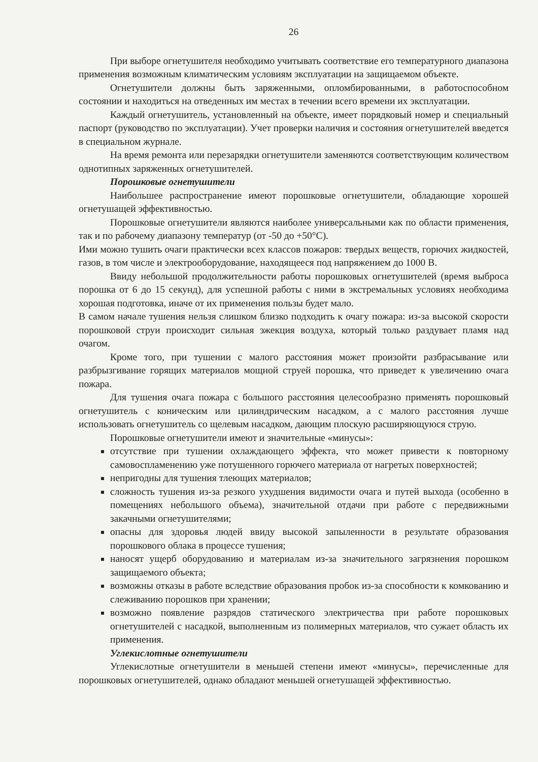26
При выборе огнетушителя необходимо учитывать соответствие его температурного диапазона применения возможным климатическим условиям эксплуатации на защищаемом объекте.
Огнетушители должны быть заряженными, опломбированными, в работоспособном состоянии и находиться на отведенных им местах в течении всего времени их эксплуатации.
Каждый огнетушитель, установленный на объекте, имеет порядковый номер и специальный паспорт (руководство по эксплуатации). Учет проверки наличия и состояния огнетушителей введется в специальном журнале.
На время ремонта или перезарядки огнетушители заменяются соответствующим количеством однотипных заряженных огнетушителей.
Порошковые огнетушители
Наибольшее распространение имеют порошковые огнетушители, обладающие хорошей огнетушащей эффективностью.
Порошковые огнетушители являются наиболее универсальными как по области применения, так и по рабочему диапазону температур (от -50 до +50°С).
Ими можно тушить очаги практически всех классов пожаров: твердых веществ, горючих жидкостей, газов, в том числе и электрооборудование, находящееся под напряжением до 1000 В.
Ввиду небольшой продолжительности работы порошковых огнетушителей (время выброса порошка от 6 до 15 секунд), для успешной работы с ними в экстремальных условиях необходима хорошая подготовка, иначе от их применения пользы будет мало.
В самом начале тушения нельзя слишком близко подходить к очагу пожара: из-за высокой скорости порошковой струи происходит сильная эжекция воздуха, который только раздувает пламя над очагом.
Кроме того, при тушении с малого расстояния может произойти разбрасывание или разбрызгивание горящих материалов мощной струей порошка, что приведет к увеличению очага пожара.
Для тушения очага пожара с большого расстояния целесообразно применять порошковый огнетушитель с коническим или цилиндрическим насадком, а с малого расстояния лучше использовать огнетушитель со щелевым насадком, дающим плоскую расширяющуюся струю.
Порошковые огнетушители имеют и значительные «минусы»:
отсутствие при тушении охлаждающего эффекта, что может привести к повторному самовоспламенению уже потушенного горючего материала от нагретых поверхностей;
непригодны для тушения тлеющих материалов;
сложность тушения из-за резкого ухудшения видимости очага и путей выхода (особенно в помещениях небольшого объема), значительной отдачи при работе с передвижными закачными огнетушителями;
опасны для здоровья людей ввиду высокой запыленности в результате образования порошкового облака в процессе тушения;
наносят ущерб оборудованию и материалам из-за значительного загрязнения порошком защищаемого объекта;
возможны отказы в работе вследствие образования пробок из-за способности к комкованию и слеживанию порошков при хранении;
возможно появление разрядов статического электричества при работе порошковых огнетушителей с насадкой, выполненным из полимерных материалов, что сужает область их применения.
Углекислотные огнетушители
Углекислотные огнетушители в меньшей степени имеют «минусы», перечисленные для порошковых огнетушителей, однако обладают меньшей огнетушащей эффективностью.